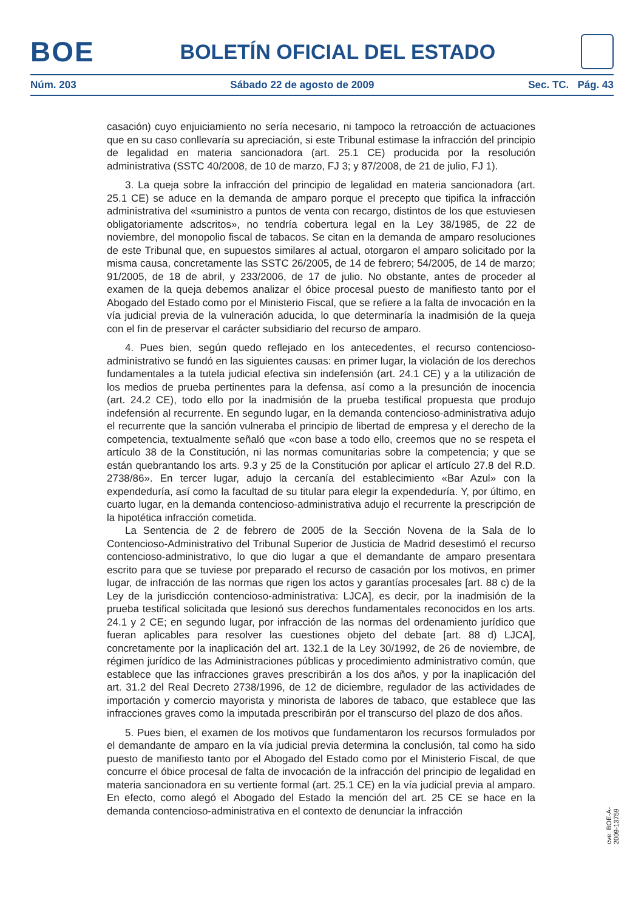BOE
BOLETÍN OFICIAL DEL ESTADO
Núm. 203 Sábado 22 de agosto de 2009 Sec. TC. Pág. 43
casación) cuyo enjuiciamiento no sería necesario, ni tampoco la retroacción de actuaciones que en su caso conllevaría su apreciación, si este Tribunal estimase la infracción del principio de legalidad en materia sancionadora (art. 25.1 CE) producida por la resolución administrativa (SSTC 40/2008, de 10 de marzo, FJ 3; y 87/2008, de 21 de julio, FJ 1).
3. La queja sobre la infracción del principio de legalidad en materia sancionadora (art. 25.1 CE) se aduce en la demanda de amparo porque el precepto que tipifica la infracción administrativa del «suministro a puntos de venta con recargo, distintos de los que estuviesen obligatoriamente adscritos», no tendría cobertura legal en la Ley 38/1985, de 22 de noviembre, del monopolio fiscal de tabacos. Se citan en la demanda de amparo resoluciones de este Tribunal que, en supuestos similares al actual, otorgaron el amparo solicitado por la misma causa, concretamente las SSTC 26/2005, de 14 de febrero; 54/2005, de 14 de marzo; 91/2005, de 18 de abril, y 233/2006, de 17 de julio. No obstante, antes de proceder al examen de la queja debemos analizar el óbice procesal puesto de manifiesto tanto por el Abogado del Estado como por el Ministerio Fiscal, que se refiere a la falta de invocación en la vía judicial previa de la vulneración aducida, lo que determinaría la inadmisión de la queja con el fin de preservar el carácter subsidiario del recurso de amparo.
4. Pues bien, según quedo reflejado en los antecedentes, el recurso contencioso-administrativo se fundó en las siguientes causas: en primer lugar, la violación de los derechos fundamentales a la tutela judicial efectiva sin indefensión (art. 24.1 CE) y a la utilización de los medios de prueba pertinentes para la defensa, así como a la presunción de inocencia (art. 24.2 CE), todo ello por la inadmisión de la prueba testifical propuesta que produjo indefensión al recurrente. En segundo lugar, en la demanda contencioso-administrativa adujo el recurrente que la sanción vulneraba el principio de libertad de empresa y el derecho de la competencia, textualmente señaló que «con base a todo ello, creemos que no se respeta el artículo 38 de la Constitución, ni las normas comunitarias sobre la competencia; y que se están quebrantando los arts. 9.3 y 25 de la Constitución por aplicar el artículo 27.8 del R.D. 2738/86». En tercer lugar, adujo la cercanía del establecimiento «Bar Azul» con la expendeduría, así como la facultad de su titular para elegir la expendeduría. Y, por último, en cuarto lugar, en la demanda contencioso-administrativa adujo el recurrente la prescripción de la hipotética infracción cometida.
La Sentencia de 2 de febrero de 2005 de la Sección Novena de la Sala de lo Contencioso-Administrativo del Tribunal Superior de Justicia de Madrid desestimó el recurso contencioso-administrativo, lo que dio lugar a que el demandante de amparo presentara escrito para que se tuviese por preparado el recurso de casación por los motivos, en primer lugar, de infracción de las normas que rigen los actos y garantías procesales [art. 88 c) de la Ley de la jurisdicción contencioso-administrativa: LJCA], es decir, por la inadmisión de la prueba testifical solicitada que lesionó sus derechos fundamentales reconocidos en los arts. 24.1 y 2 CE; en segundo lugar, por infracción de las normas del ordenamiento jurídico que fueran aplicables para resolver las cuestiones objeto del debate [art. 88 d) LJCA], concretamente por la inaplicación del art. 132.1 de la Ley 30/1992, de 26 de noviembre, de régimen jurídico de las Administraciones públicas y procedimiento administrativo común, que establece que las infracciones graves prescribirán a los dos años, y por la inaplicación del art. 31.2 del Real Decreto 2738/1996, de 12 de diciembre, regulador de las actividades de importación y comercio mayorista y minorista de labores de tabaco, que establece que las infracciones graves como la imputada prescribirán por el transcurso del plazo de dos años.
5. Pues bien, el examen de los motivos que fundamentaron los recursos formulados por el demandante de amparo en la vía judicial previa determina la conclusión, tal como ha sido puesto de manifiesto tanto por el Abogado del Estado como por el Ministerio Fiscal, de que concurre el óbice procesal de falta de invocación de la infracción del principio de legalidad en materia sancionadora en su vertiente formal (art. 25.1 CE) en la vía judicial previa al amparo. En efecto, como alegó el Abogado del Estado la mención del art. 25 CE se hace en la demanda contencioso-administrativa en el contexto de denunciar la infracción
cve: BOE-A-2009-13759